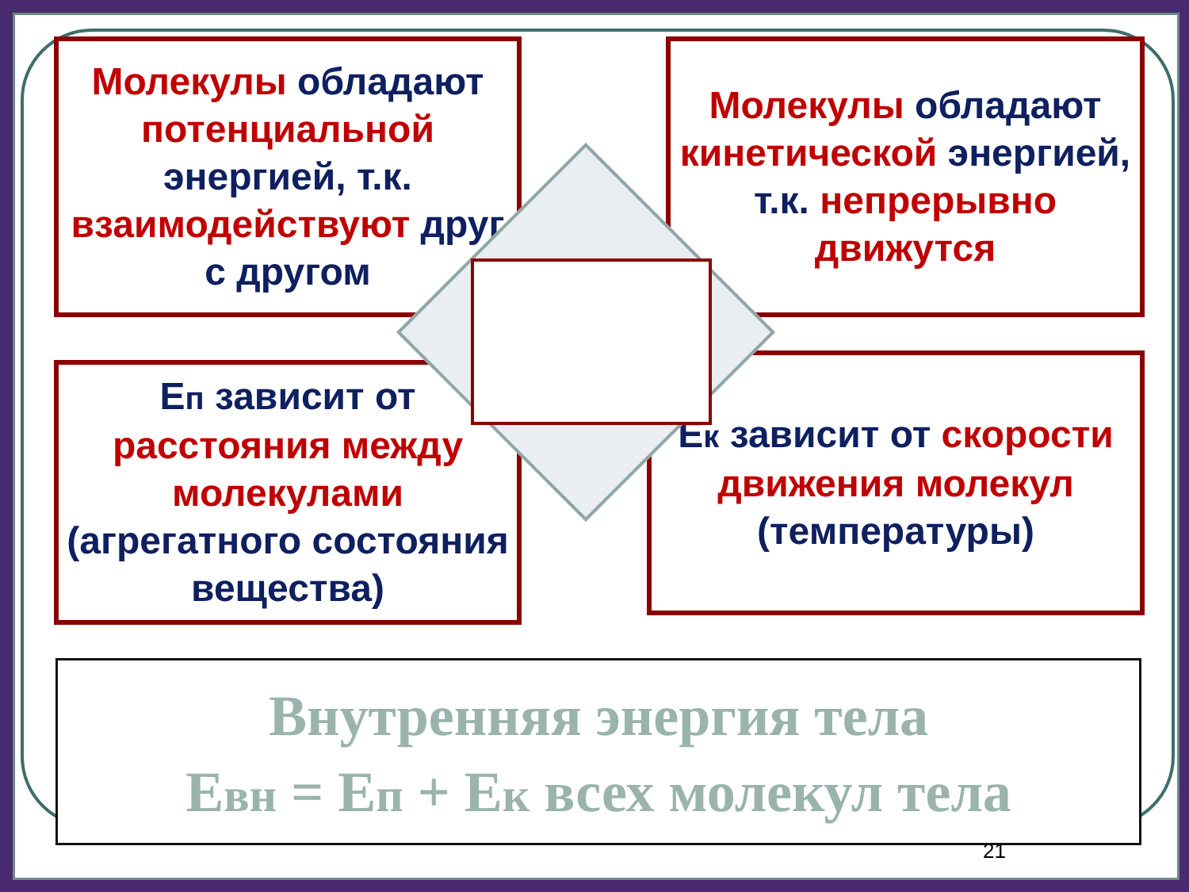Молекулы обладают потенциальной энергией, т.к. взаимодействуют друг с другом
Молекулы обладают кинетической энергией, т.к. непрерывно движутся
Еп зависит от расстояния между молекулами (агрегатного состояния вещества)
Ек зависит от скорости движения молекул (температуры)
Внутренняя энергия тела
Евн = Еп + Ек всех молекул тела
21